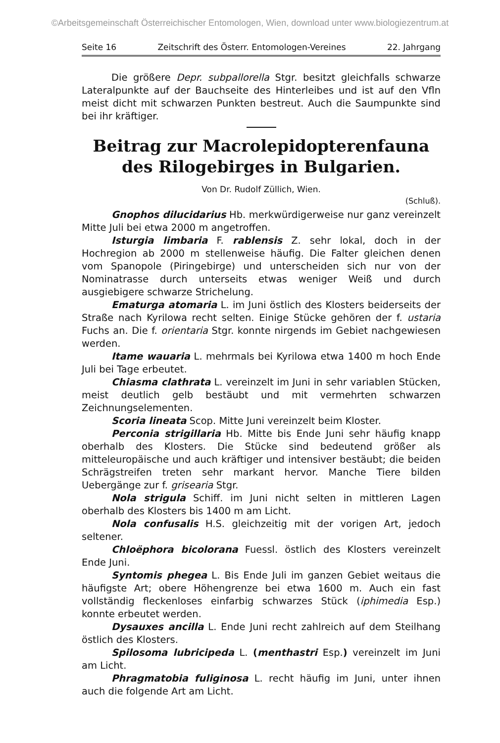©Arbeitsgemeinschaft Österreichischer Entomologen, Wien, download unter www.biologiezentrum.at
Seite 16 Zeitschrift des Österr. Entomologen-Vereines 22. Jahrgang
Die größere Depr. subpallorella Stgr. besitzt gleichfalls schwarze Lateralpunkte auf der Bauchseite des Hinterleibes und ist auf den Vfln meist dicht mit schwarzen Punkten bestreut. Auch die Saumpunkte sind bei ihr kräftiger.
Beitrag zur Macrolepidopterenfauna des Rilogebirges in Bulgarien.
Von Dr. Rudolf Züllich, Wien.
(Schluß).
Gnophos dilucidarius Hb. merkwürdigerweise nur ganz vereinzelt Mitte Juli bei etwa 2000 m angetroffen.
Isturgia limbaria F. rablensis Z. sehr lokal, doch in der Hochregion ab 2000 m stellenweise häufig. Die Falter gleichen denen vom Spanopole (Piringebirge) und unterscheiden sich nur von der Nominatrasse durch unterseits etwas weniger Weiß und durch ausgiebigere schwarze Strichelung.
Ematurga atomaria L. im Juni östlich des Klosters beiderseits der Straße nach Kyrilowa recht selten. Einige Stücke gehören der f. ustaria Fuchs an. Die f. orientaria Stgr. konnte nirgends im Gebiet nachgewiesen werden.
Itame wauaria L. mehrmals bei Kyrilowa etwa 1400 m hoch Ende Juli bei Tage erbeutet.
Chiasma clathrata L. vereinzelt im Juni in sehr variablen Stücken, meist deutlich gelb bestäubt und mit vermehrten schwarzen Zeichnungselementen.
Scoria lineata Scop. Mitte Juni vereinzelt beim Kloster.
Perconia strigillaria Hb. Mitte bis Ende Juni sehr häufig knapp oberhalb des Klosters. Die Stücke sind bedeutend größer als mitteleuropäische und auch kräftiger und intensiver bestäubt; die beiden Schrägstreifen treten sehr markant hervor. Manche Tiere bilden Uebergänge zur f. grisearia Stgr.
Nola strigula Schiff. im Juni nicht selten in mittleren Lagen oberhalb des Klosters bis 1400 m am Licht.
Nola confusalis H.S. gleichzeitig mit der vorigen Art, jedoch seltener.
Chloëphora bicolorana Fuessl. östlich des Klosters vereinzelt Ende Juni.
Syntomis phegea L. Bis Ende Juli im ganzen Gebiet weitaus die häufigste Art; obere Höhengrenze bei etwa 1600 m. Auch ein fast vollständig fleckenloses einfarbig schwarzes Stück (iphimedia Esp.) konnte erbeutet werden.
Dysauxes ancilla L. Ende Juni recht zahlreich auf dem Steilhang östlich des Klosters.
Spilosoma lubricipeda L. (menthastri Esp.) vereinzelt im Juni am Licht.
Phragmatobia fuliginosa L. recht häufig im Juni, unter ihnen auch die folgende Art am Licht.